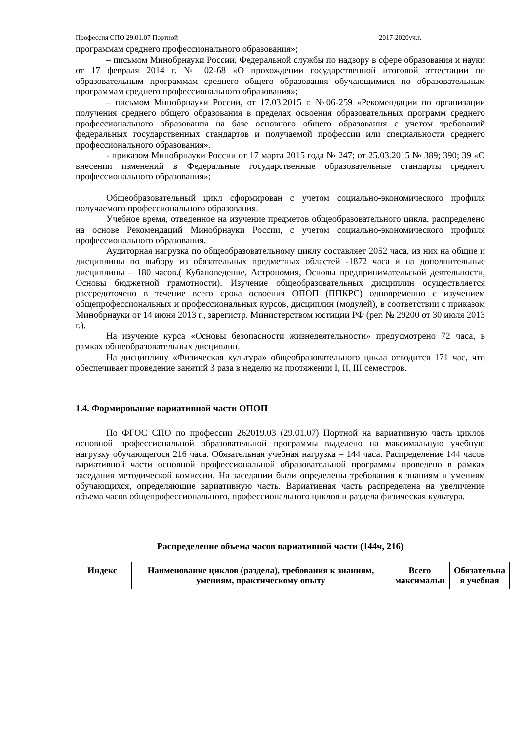Профессия СПО 29.01.07 Портной 2017-2020уч.г.
программам среднего профессионального образования»;
– письмом Минобрнауки России, Федеральной службы по надзору в сфере образования и науки от 17 февраля 2014 г. № 02-68 «О прохождении государственной итоговой аттестации по образовательным программам среднего общего образования обучающимися по образовательным программам среднего профессионального образования»;
– письмом Минобрнауки России, от 17.03.2015 г. №06-259 «Рекомендации по организации получения среднего общего образования в пределах освоения образовательных программ среднего профессионального образования на базе основного общего образования с учетом требований федеральных государственных стандартов и получаемой профессии или специальности среднего профессионального образования».
- приказом Минобрнауки России от 17 марта 2015 года № 247; от 25.03.2015 № 389; 390; 39 «О внесении изменений в Федеральные государственные образовательные стандарты среднего профессионального образования»;
Общеобразовательный цикл сформирован с учетом социально-экономического профиля получаемого профессионального образования.
Учебное время, отведенное на изучение предметов общеобразовательного цикла, распределено на основе Рекомендаций Минобрнауки России, с учетом социально-экономического профиля профессионального образования.
Аудиторная нагрузка по общеобразовательному циклу составляет 2052 часа, из них на общие и дисциплины по выбору из обязательных предметных областей -1872 часа и на дополнительные дисциплины – 180 часов.( Кубановедение, Астрономия, Основы предпринимательской деятельности, Основы бюджетной грамотности). Изучение общеобразовательных дисциплин осуществляется рассредоточено в течение всего срока освоения ОПОП (ППКРС) одновременно с изучением общепрофессиональных и профессиональных курсов, дисциплин (модулей), в соответствии с приказом Минобрнауки от 14 июня 2013 г., зарегистр. Министерством юстиции РФ (рег. № 29200 от 30 июля 2013 г.).
На изучение курса «Основы безопасности жизнедеятельности» предусмотрено 72 часа, в рамках общеобразовательных дисциплин.
На дисциплину «Физическая культура» общеобразовательного цикла отводится 171 час, что обеспечивает проведение занятий 3 раза в неделю на протяжении I, II, III семестров.
1.4. Формирование вариативной части ОПОП
По ФГОС СПО по профессии 262019.03 (29.01.07) Портной на вариативную часть циклов основной профессиональной образовательной программы выделено на максимальную учебную нагрузку обучающегося 216 часа. Обязательная учебная нагрузка – 144 часа. Распределение 144 часов вариативной части основной профессиональной образовательной программы проведено в рамках заседания методической комиссии. На заседании были определены требования к знаниям и умениям обучающихся, определяющие вариативную часть. Вариативная часть распределена на увеличение объема часов общепрофессионального, профессионального циклов и раздела физическая культура.
Распределение объема часов вариативной части (144ч, 216)
| Индекс | Наименование циклов (раздела), требования к знаниям, умениям, практическому опыту | Всего максимальн | Обязательна я учебная |